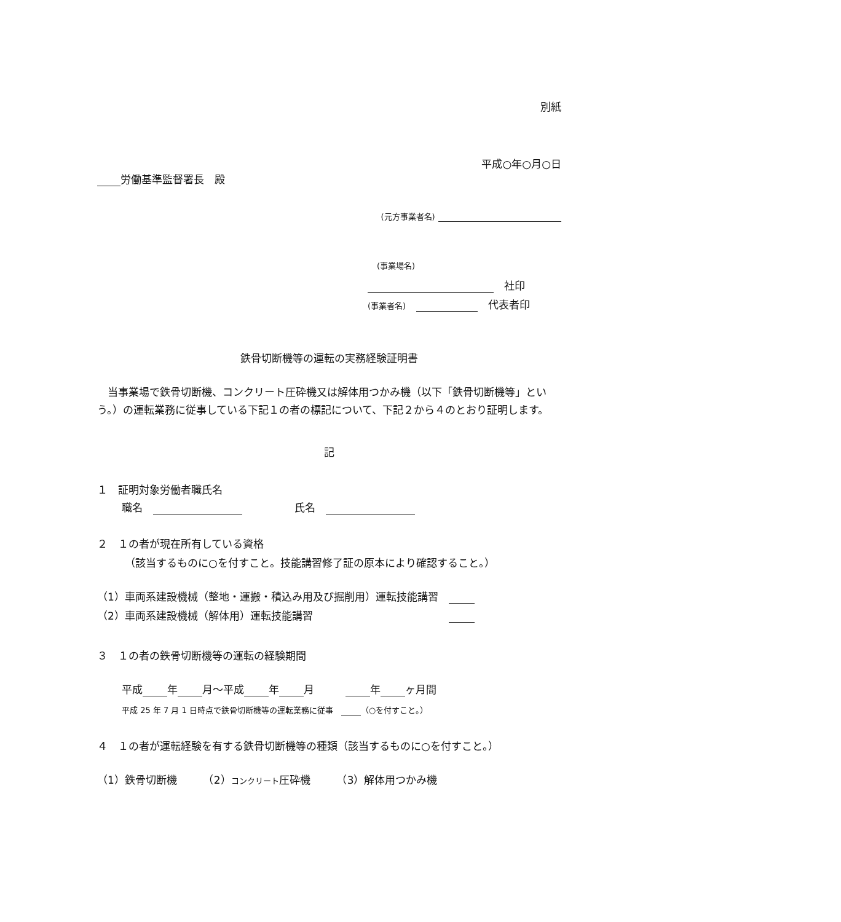別紙
平成○年○月○日
労働基準監督署長　殿
(元方事業者名)
(事業場名)
　社印
(事業者名)　　代表者印
鉄骨切断機等の運転の実務経験証明書
当事業場で鉄骨切断機、コンクリート圧砕機又は解体用つかみ機（以下「鉄骨切断機等」という。）の運転業務に従事している下記１の者の標記について、下記２から４のとおり証明します。
記
１　証明対象労働者職氏名
職名　　　　　　氏名　
２　１の者が現在所有している資格
（該当するものに○を付すこと。技能講習修了証の原本により確認すること。）
（1）車両系建設機械（整地・運搬・積込み用及び掘削用）運転技能講習　
（2）車両系建設機械（解体用）運転技能講習　　　　　　　　　　　　　
３　１の者の鉄骨切断機等の運転の経験期間
平成 年 月～平成 年 月　　　 年 ヶ月間
平成 25 年 7 月 1 日時点で鉄骨切断機等の運転業務に従事　 （○を付すこと。）
４　１の者が運転経験を有する鉄骨切断機等の種類（該当するものに○を付すこと。）
（1）鉄骨切断機　　　（2）コンクリート圧砕機　　　（3）解体用つかみ機